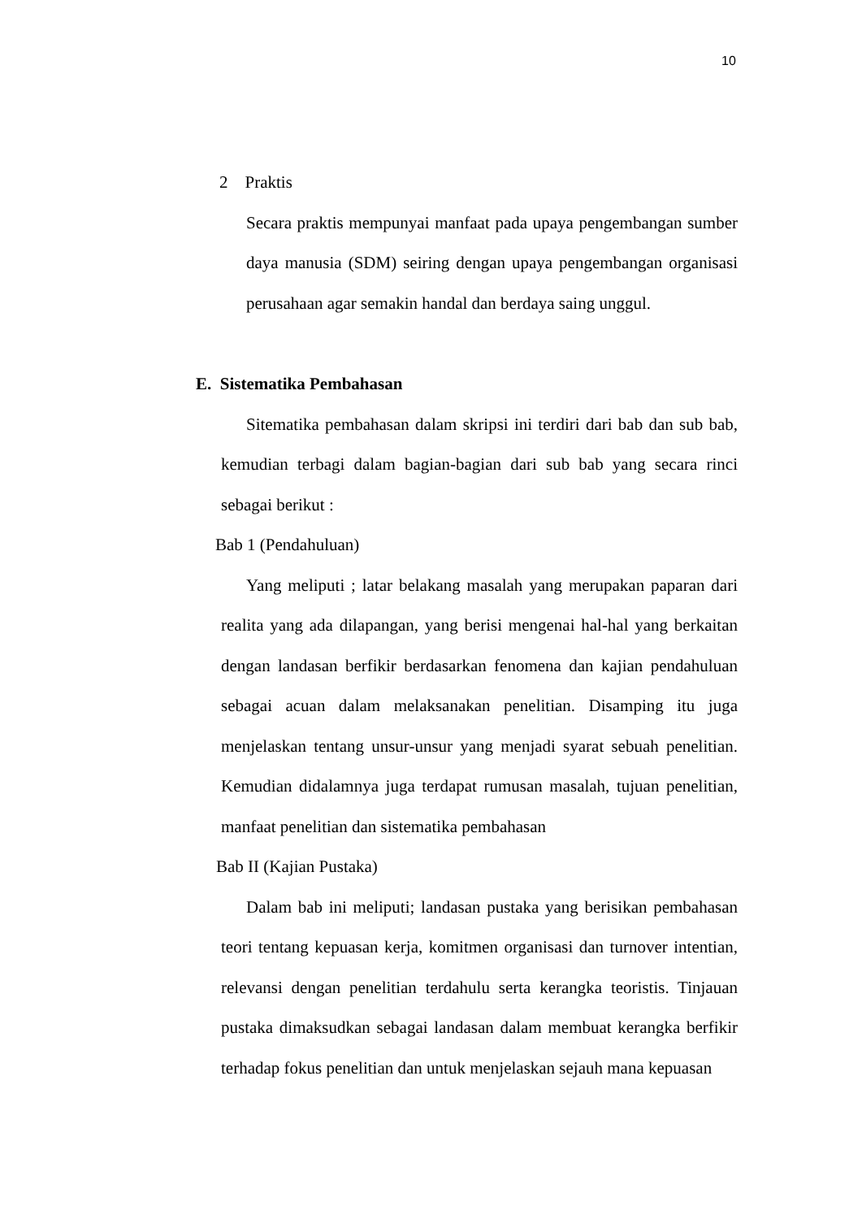10
2 Praktis
Secara praktis mempunyai manfaat pada upaya pengembangan sumber daya manusia (SDM) seiring dengan upaya pengembangan organisasi perusahaan agar semakin handal dan berdaya saing unggul.
E. Sistematika Pembahasan
Sitematika pembahasan dalam skripsi ini terdiri dari bab dan sub bab, kemudian terbagi dalam bagian-bagian dari sub bab yang secara rinci sebagai berikut :
Bab 1 (Pendahuluan)
Yang meliputi ; latar belakang masalah yang merupakan paparan dari realita yang ada dilapangan, yang berisi mengenai hal-hal yang berkaitan dengan landasan berfikir berdasarkan fenomena dan kajian pendahuluan sebagai acuan dalam melaksanakan penelitian. Disamping itu juga menjelaskan tentang unsur-unsur yang menjadi syarat sebuah penelitian. Kemudian didalamnya juga terdapat rumusan masalah, tujuan penelitian, manfaat penelitian dan sistematika pembahasan
Bab II (Kajian Pustaka)
Dalam bab ini meliputi; landasan pustaka yang berisikan pembahasan teori tentang kepuasan kerja, komitmen organisasi dan turnover intentian, relevansi dengan penelitian terdahulu serta kerangka teoristis. Tinjauan pustaka dimaksudkan sebagai landasan dalam membuat kerangka berfikir terhadap fokus penelitian dan untuk menjelaskan sejauh mana kepuasan